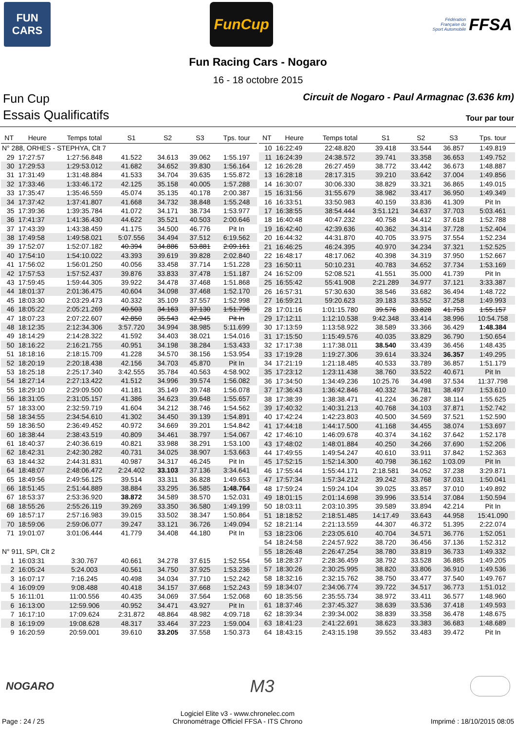FUN
CARS
FunCup
Fédération
Française du
Sport Automobile FFSA
Fun Racing Cars - Nogaro
16 - 18 octobre 2015
Fun Cup Circuit de Nogaro - Paul Armagnac (3.636 km)
Essais Qualificatifs Tour par tour
| NT | Heure | Temps total | S1 | S2 | S3 | Tps. tour |
| --- | --- | --- | --- | --- | --- | --- |
| N° 288, ORHES - STEPHYA, Clt 7 | | | | | | |
| 29 | 17:27:57 | 1:27:56.848 | 41.522 | 34.613 | 39.062 | 1:55.197 |
| 30 | 17:29:53 | 1:29:53.012 | 41.682 | 34.652 | 39.830 | 1:56.164 |
| 31 | 17:31:49 | 1:31:48.884 | 41.533 | 34.704 | 39.635 | 1:55.872 |
| 32 | 17:33:46 | 1:33:46.172 | 42.125 | 35.158 | 40.005 | 1:57.288 |
| 33 | 17:35:47 | 1:35:46.559 | 45.074 | 35.135 | 40.178 | 2:00.387 |
| 34 | 17:37:42 | 1:37:41.807 | 41.668 | 34.732 | 38.848 | 1:55.248 |
| 35 | 17:39:36 | 1:39:35.784 | 41.072 | 34.171 | 38.734 | 1:53.977 |
| 36 | 17:41:37 | 1:41:36.430 | 44.622 | 35.521 | 40.503 | 2:00.646 |
| 37 | 17:43:39 | 1:43:38.459 | 41.175 | 34.500 | 46.776 | Pit In |
| 38 | 17:49:58 | 1:49:58.021 | 5:07.556 | 34.494 | 37.512 | 6:19.562 |
| 39 | 17:52:07 | 1:52:07.182 | 40.394 | 34.886 | 53.881 | 2:09.161 |
| 40 | 17:54:10 | 1:54:10.022 | 43.393 | 39.619 | 39.828 | 2:02.840 |
| 41 | 17:56:02 | 1:56:01.250 | 40.056 | 33.458 | 37.714 | 1:51.228 |
| 42 | 17:57:53 | 1:57:52.437 | 39.876 | 33.833 | 37.478 | 1:51.187 |
| 43 | 17:59:45 | 1:59:44.305 | 39.922 | 34.478 | 37.468 | 1:51.868 |
| 44 | 18:01:37 | 2:01:36.475 | 40.604 | 34.098 | 37.468 | 1:52.170 |
| 45 | 18:03:30 | 2:03:29.473 | 40.332 | 35.109 | 37.557 | 1:52.998 |
| 46 | 18:05:22 | 2:05:21.269 | 40.503 | 34.163 | 37.130 | 1:51.796 |
| 47 | 18:07:23 | 2:07:22.607 | 42.850 | 35.543 | 42.945 | Pit In |
| 48 | 18:12:35 | 2:12:34.306 | 3:57.720 | 34.994 | 38.985 | 5:11.699 |
| 49 | 18:14:29 | 2:14:28.322 | 41.592 | 34.403 | 38.021 | 1:54.016 |
| 50 | 18:16:22 | 2:16:21.755 | 40.951 | 34.198 | 38.284 | 1:53.433 |
| 51 | 18:18:16 | 2:18:15.709 | 41.228 | 34.570 | 38.156 | 1:53.954 |
| 52 | 18:20:19 | 2:20:18.438 | 42.156 | 34.703 | 45.870 | Pit In |
| 53 | 18:25:18 | 2:25:17.340 | 3:42.555 | 35.784 | 40.563 | 4:58.902 |
| 54 | 18:27:14 | 2:27:13.422 | 41.512 | 34.996 | 39.574 | 1:56.082 |
| 55 | 18:29:10 | 2:29:09.500 | 41.181 | 35.149 | 39.748 | 1:56.078 |
| 56 | 18:31:05 | 2:31:05.157 | 41.386 | 34.623 | 39.648 | 1:55.657 |
| 57 | 18:33:00 | 2:32:59.719 | 41.604 | 34.212 | 38.746 | 1:54.562 |
| 58 | 18:34:55 | 2:34:54.610 | 41.302 | 34.450 | 39.139 | 1:54.891 |
| 59 | 18:36:50 | 2:36:49.452 | 40.972 | 34.669 | 39.201 | 1:54.842 |
| 60 | 18:38:44 | 2:38:43.519 | 40.809 | 34.461 | 38.797 | 1:54.067 |
| 61 | 18:40:37 | 2:40:36.619 | 40.821 | 33.988 | 38.291 | 1:53.100 |
| 62 | 18:42:31 | 2:42:30.282 | 40.731 | 34.025 | 38.907 | 1:53.663 |
| 63 | 18:44:32 | 2:44:31.831 | 40.987 | 34.317 | 46.245 | Pit In |
| 64 | 18:48:07 | 2:48:06.472 | 2:24.402 | 33.103 | 37.136 | 3:34.641 |
| 65 | 18:49:56 | 2:49:56.125 | 39.514 | 33.311 | 36.828 | 1:49.653 |
| 66 | 18:51:45 | 2:51:44.889 | 38.884 | 33.295 | 36.585 | 1:48.764 |
| 67 | 18:53:37 | 2:53:36.920 | 38.872 | 34.589 | 38.570 | 1:52.031 |
| 68 | 18:55:26 | 2:55:26.119 | 39.269 | 33.350 | 36.580 | 1:49.199 |
| 69 | 18:57:17 | 2:57:16.983 | 39.015 | 33.502 | 38.347 | 1:50.864 |
| 70 | 18:59:06 | 2:59:06.077 | 39.247 | 33.121 | 36.726 | 1:49.094 |
| 71 | 19:01:07 | 3:01:06.444 | 41.779 | 34.408 | 44.180 | Pit In |
| N° 911, SPI, Clt 2 | | | | | | |
| 1 | 16:03:31 | 3:30.767 | 40.661 | 34.278 | 37.615 | 1:52.554 |
| 2 | 16:05:24 | 5:24.003 | 40.561 | 34.750 | 37.925 | 1:53.236 |
| 3 | 16:07:17 | 7:16.245 | 40.498 | 34.034 | 37.710 | 1:52.242 |
| 4 | 16:09:09 | 9:08.488 | 40.418 | 34.157 | 37.668 | 1:52.243 |
| 5 | 16:11:01 | 11:00.556 | 40.435 | 34.069 | 37.564 | 1:52.068 |
| 6 | 16:13:00 | 12:59.906 | 40.952 | 34.471 | 43.927 | Pit In |
| 7 | 16:17:10 | 17:09.624 | 2:31.872 | 48.864 | 48.982 | 4:09.718 |
| 8 | 16:19:09 | 19:08.628 | 48.317 | 33.464 | 37.223 | 1:59.004 |
| 9 | 16:20:59 | 20:59.001 | 39.610 | 33.205 | 37.558 | 1:50.373 |
| NT | Heure | Temps total | S1 | S2 | S3 | Tps. tour |
| --- | --- | --- | --- | --- | --- | --- |
| 10 | 16:22:49 | 22:48.820 | 39.418 | 33.544 | 36.857 | 1:49.819 |
| 11 | 16:24:39 | 24:38.572 | 39.741 | 33.358 | 36.653 | 1:49.752 |
| 12 | 16:26:28 | 26:27.459 | 38.772 | 33.442 | 36.673 | 1:48.887 |
| 13 | 16:28:18 | 28:17.315 | 39.210 | 33.642 | 37.004 | 1:49.856 |
| 14 | 16:30:07 | 30:06.330 | 38.829 | 33.321 | 36.865 | 1:49.015 |
| 15 | 16:31:56 | 31:55.679 | 38.982 | 33.417 | 36.950 | 1:49.349 |
| 16 | 16:33:51 | 33:50.983 | 40.159 | 33.836 | 41.309 | Pit In |
| 17 | 16:38:55 | 38:54.444 | 3:51.121 | 34.637 | 37.703 | 5:03.461 |
| 18 | 16:40:48 | 40:47.232 | 40.758 | 34.412 | 37.618 | 1:52.788 |
| 19 | 16:42:40 | 42:39.636 | 40.362 | 34.314 | 37.728 | 1:52.404 |
| 20 | 16:44:32 | 44:31.870 | 40.705 | 33.975 | 37.554 | 1:52.234 |
| 21 | 16:46:25 | 46:24.395 | 40.970 | 34.234 | 37.321 | 1:52.525 |
| 22 | 16:48:17 | 48:17.062 | 40.398 | 34.319 | 37.950 | 1:52.667 |
| 23 | 16:50:11 | 50:10.231 | 40.783 | 34.652 | 37.734 | 1:53.169 |
| 24 | 16:52:09 | 52:08.521 | 41.551 | 35.000 | 41.739 | Pit In |
| 25 | 16:55:42 | 55:41.908 | 2:21.289 | 34.977 | 37.121 | 3:33.387 |
| 26 | 16:57:31 | 57:30.630 | 38.546 | 33.682 | 36.494 | 1:48.722 |
| 27 | 16:59:21 | 59:20.623 | 39.183 | 33.552 | 37.258 | 1:49.993 |
| 28 | 17:01:16 | 1:01:15.780 | 39.576 | 33.828 | 41.753 | 1:55.157 |
| 29 | 17:12:11 | 1:12:10.538 | 9:42.348 | 33.414 | 38.996 | 10:54.758 |
| 30 | 17:13:59 | 1:13:58.922 | 38.589 | 33.366 | 36.429 | 1:48.384 |
| 31 | 17:15:50 | 1:15:49.576 | 40.035 | 33.829 | 36.790 | 1:50.654 |
| 32 | 17:17:38 | 1:17:38.011 | 38.540 | 33.439 | 36.456 | 1:48.435 |
| 33 | 17:19:28 | 1:19:27.306 | 39.614 | 33.324 | 36.357 | 1:49.295 |
| 34 | 17:21:19 | 1:21:18.485 | 40.533 | 33.789 | 36.857 | 1:51.179 |
| 35 | 17:23:12 | 1:23:11.438 | 38.760 | 33.522 | 40.671 | Pit In |
| 36 | 17:34:50 | 1:34:49.236 | 10:25.76 | 34.498 | 37.534 | 11:37.798 |
| 37 | 17:36:43 | 1:36:42.846 | 40.332 | 34.781 | 38.497 | 1:53.610 |
| 38 | 17:38:39 | 1:38:38.471 | 41.224 | 36.287 | 38.114 | 1:55.625 |
| 39 | 17:40:32 | 1:40:31.213 | 40.768 | 34.103 | 37.871 | 1:52.742 |
| 40 | 17:42:24 | 1:42:23.803 | 40.500 | 34.569 | 37.521 | 1:52.590 |
| 41 | 17:44:18 | 1:44:17.500 | 41.168 | 34.455 | 38.074 | 1:53.697 |
| 42 | 17:46:10 | 1:46:09.678 | 40.374 | 34.162 | 37.642 | 1:52.178 |
| 43 | 17:48:02 | 1:48:01.884 | 40.250 | 34.266 | 37.690 | 1:52.206 |
| 44 | 17:49:55 | 1:49:54.247 | 40.610 | 33.911 | 37.842 | 1:52.363 |
| 45 | 17:52:15 | 1:52:14.300 | 40.798 | 36.162 | 1:03.09 | Pit In |
| 46 | 17:55:44 | 1:55:44.171 | 2:18.581 | 34.052 | 37.238 | 3:29.871 |
| 47 | 17:57:34 | 1:57:34.212 | 39.242 | 33.768 | 37.031 | 1:50.041 |
| 48 | 17:59:24 | 1:59:24.104 | 39.025 | 33.857 | 37.010 | 1:49.892 |
| 49 | 18:01:15 | 2:01:14.698 | 39.996 | 33.514 | 37.084 | 1:50.594 |
| 50 | 18:03:11 | 2:03:10.395 | 39.589 | 33.894 | 42.214 | Pit In |
| 51 | 18:18:52 | 2:18:51.485 | 14:17.49 | 33.643 | 44.958 | 15:41.090 |
| 52 | 18:21:14 | 2:21:13.559 | 44.307 | 46.372 | 51.395 | 2:22.074 |
| 53 | 18:23:06 | 2:23:05.610 | 40.704 | 34.571 | 36.776 | 1:52.051 |
| 54 | 18:24:58 | 2:24:57.922 | 38.720 | 36.456 | 37.136 | 1:52.312 |
| 55 | 18:26:48 | 2:26:47.254 | 38.780 | 33.819 | 36.733 | 1:49.332 |
| 56 | 18:28:37 | 2:28:36.459 | 38.792 | 33.528 | 36.885 | 1:49.205 |
| 57 | 18:30:26 | 2:30:25.995 | 38.820 | 33.806 | 36.910 | 1:49.536 |
| 58 | 18:32:16 | 2:32:15.762 | 38.750 | 33.477 | 37.540 | 1:49.767 |
| 59 | 18:34:07 | 2:34:06.774 | 39.722 | 34.517 | 36.773 | 1:51.012 |
| 60 | 18:35:56 | 2:35:55.734 | 38.972 | 33.411 | 36.577 | 1:48.960 |
| 61 | 18:37:46 | 2:37:45.327 | 38.639 | 33.536 | 37.418 | 1:49.593 |
| 62 | 18:39:34 | 2:39:34.002 | 38.839 | 33.358 | 36.478 | 1:48.675 |
| 63 | 18:41:23 | 2:41:22.691 | 38.623 | 33.383 | 36.683 | 1:48.689 |
| 64 | 18:43:15 | 2:43:15.198 | 39.552 | 33.483 | 39.472 | Pit In |
NOGARO
M3
Page : 24 / 25 Logiciel Elite v3 - www.chronelec.com
Chronométrage Officiel FFSA - ITS Chrono Imprimé : 18/10/2015 08:05